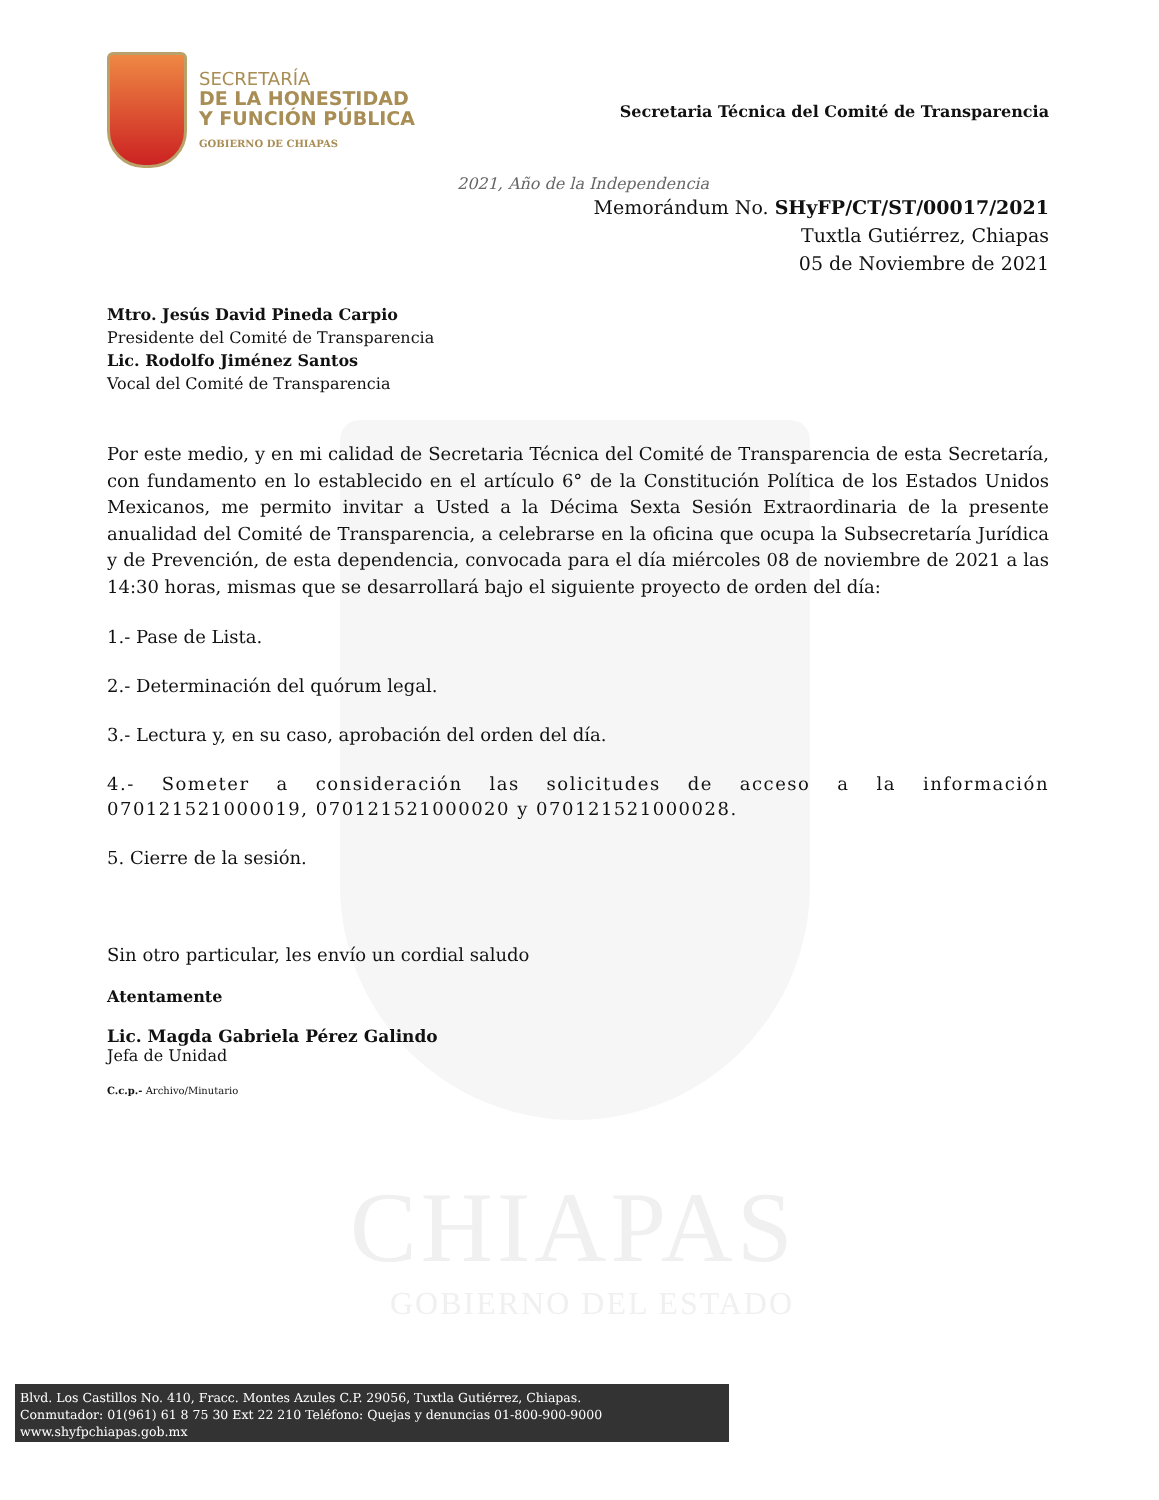CHIAPAS
GOBIERNO DEL ESTADO
SECRETARÍA
DE LA HONESTIDAD
Y FUNCIÓN PÚBLICA
GOBIERNO DE CHIAPAS
Secretaria Técnica del Comité de Transparencia
2021, Año de la Independencia
Memorándum No. SHyFP/CT/ST/00017/2021
Tuxtla Gutiérrez, Chiapas
05 de Noviembre de 2021
Mtro. Jesús David Pineda Carpio
Presidente del Comité de Transparencia
Lic. Rodolfo Jiménez Santos
Vocal del Comité de Transparencia
Por este medio, y en mi calidad de Secretaria Técnica del Comité de Transparencia de esta Secretaría, con fundamento en lo establecido en el artículo 6° de la Constitución Política de los Estados Unidos Mexicanos, me permito invitar a Usted a la Décima Sexta Sesión Extraordinaria de la presente anualidad del Comité de Transparencia, a celebrarse en la oficina que ocupa la Subsecretaría Jurídica y de Prevención, de esta dependencia, convocada para el día miércoles 08 de noviembre de 2021 a las 14:30 horas, mismas que se desarrollará bajo el siguiente proyecto de orden del día:
1.- Pase de Lista.
2.- Determinación del quórum legal.
3.- Lectura y, en su caso, aprobación del orden del día.
4.- Someter a consideración las solicitudes de acceso a la información 070121521000019, 070121521000020 y 070121521000028.
5. Cierre de la sesión.
Sin otro particular, les envío un cordial saludo
Atentamente
Lic. Magda Gabriela Pérez Galindo
Jefa de Unidad
C.c.p.- Archivo/Minutario
Blvd. Los Castillos No. 410, Fracc. Montes Azules C.P. 29056, Tuxtla Gutiérrez, Chiapas.
Conmutador: 01(961) 61 8 75 30 Ext 22 210 Teléfono: Quejas y denuncias 01-800-900-9000
www.shyfpchiapas.gob.mx